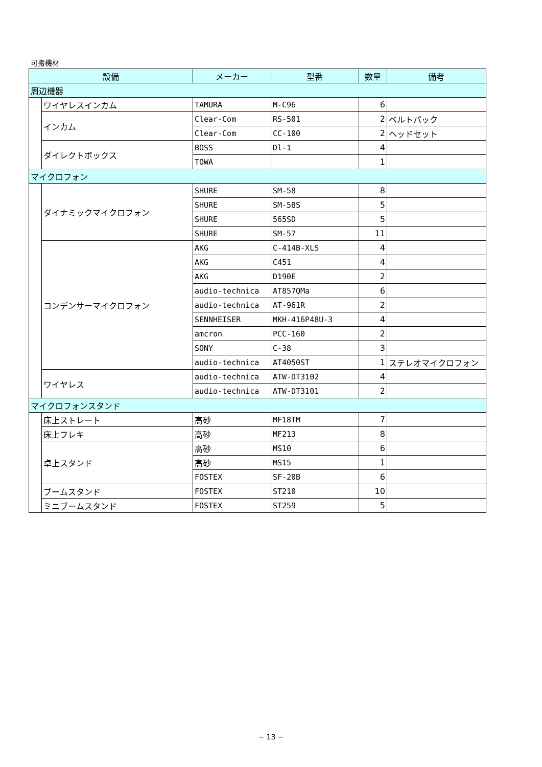可搬機材
| 設備 | | メーカー | 型番 | 数量 | 備考 |
| --- | --- | --- | --- | --- | --- |
| 周辺機器 | | | | | |
| | ワイヤレスインカム | TAMURA | M-C96 | 6 | |
| | インカム | Clear-Com | RS-501 | 2 | ベルトパック |
| | | Clear-Com | CC-100 | 2 | ヘッドセット |
| | ダイレクトボックス | BOSS | Dl-1 | 4 | |
| | | TOWA | | 1 | |
| マイクロフォン | | | | | |
| | ダイナミックマイクロフォン | SHURE | SM-58 | 8 | |
| | | SHURE | SM-58S | 5 | |
| | | SHURE | 565SD | 5 | |
| | | SHURE | SM-57 | 11 | |
| | コンデンサーマイクロフォン | AKG | C-414B-XLS | 4 | |
| | | AKG | C451 | 4 | |
| | | AKG | D190E | 2 | |
| | | audio-technica | AT857QMa | 6 | |
| | | audio-technica | AT-961R | 2 | |
| | | SENNHEISER | MKH-416P48U-3 | 4 | |
| | | amcron | PCC-160 | 2 | |
| | | SONY | C-38 | 3 | |
| | | audio-technica | AT4050ST | 1 | ステレオマイクロフォン |
| | ワイヤレス | audio-technica | ATW-DT3102 | 4 | |
| | | audio-technica | ATW-DT3101 | 2 | |
| マイクロフォンスタンド | | | | | |
| | 床上ストレート | 高砂 | MF18TM | 7 | |
| | 床上フレキ | 高砂 | MF213 | 8 | |
| | 卓上スタンド | 高砂 | MS10 | 6 | |
| | | 高砂 | MS15 | 1 | |
| | | FOSTEX | SF-20B | 6 | |
| | ブームスタンド | FOSTEX | ST210 | 10 | |
| | ミニブームスタンド | FOSTEX | ST259 | 5 | |
− 13 −